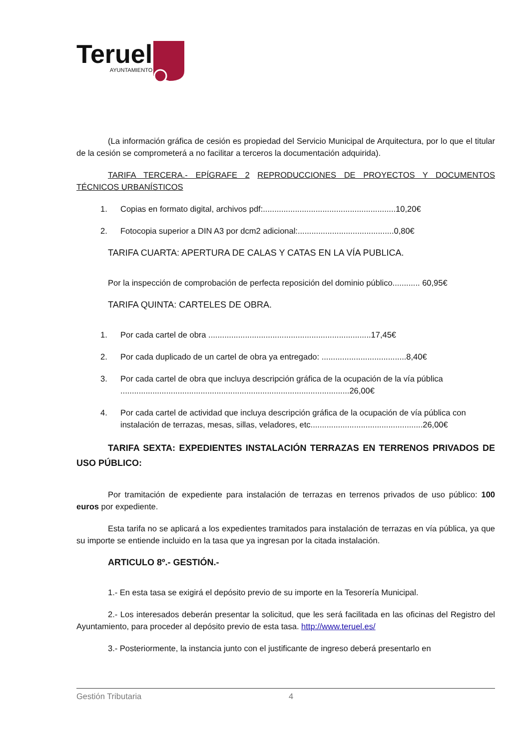Teruel
AYUNTAMIENTO
(La información gráfica de cesión es propiedad del Servicio Municipal de Arquitectura, por lo que el titular de la cesión se comprometerá a no facilitar a terceros la documentación adquirida).
TARIFA TERCERA.- EPÍGRAFE 2 REPRODUCCIONES DE PROYECTOS Y DOCUMENTOS TÉCNICOS URBANÍSTICOS
1. Copias en formato digital, archivos pdf:..........................................................10,20€
2. Fotocopia superior a DIN A3 por dcm2 adicional:..........................................0,80€
TARIFA CUARTA: APERTURA DE CALAS Y CATAS EN LA VÍA PUBLICA.
Por la inspección de comprobación de perfecta reposición del dominio público............ 60,95€
TARIFA QUINTA: CARTELES DE OBRA.
1. Por cada cartel de obra .......................................................................17,45€
2. Por cada duplicado de un cartel de obra ya entregado: .....................................8,40€
3. Por cada cartel de obra que incluya descripción gráfica de la ocupación de la vía pública ....................................................................................................26,00€
4. Por cada cartel de actividad que incluya descripción gráfica de la ocupación de vía pública con instalación de terrazas, mesas, sillas, veladores, etc.................................................26,00€
TARIFA SEXTA: EXPEDIENTES INSTALACIÓN TERRAZAS EN TERRENOS PRIVADOS DE USO PÚBLICO:
Por tramitación de expediente para instalación de terrazas en terrenos privados de uso público: 100 euros por expediente.
Esta tarifa no se aplicará a los expedientes tramitados para instalación de terrazas en vía pública, ya que su importe se entiende incluido en la tasa que ya ingresan por la citada instalación.
ARTICULO 8º.- GESTIÓN.-
1.- En esta tasa se exigirá el depósito previo de su importe en la Tesorería Municipal.
2.- Los interesados deberán presentar la solicitud, que les será facilitada en las oficinas del Registro del Ayuntamiento, para proceder al depósito previo de esta tasa. http://www.teruel.es/
3.- Posteriormente, la instancia junto con el justificante de ingreso deberá presentarlo en
Gestión Tributaria 4